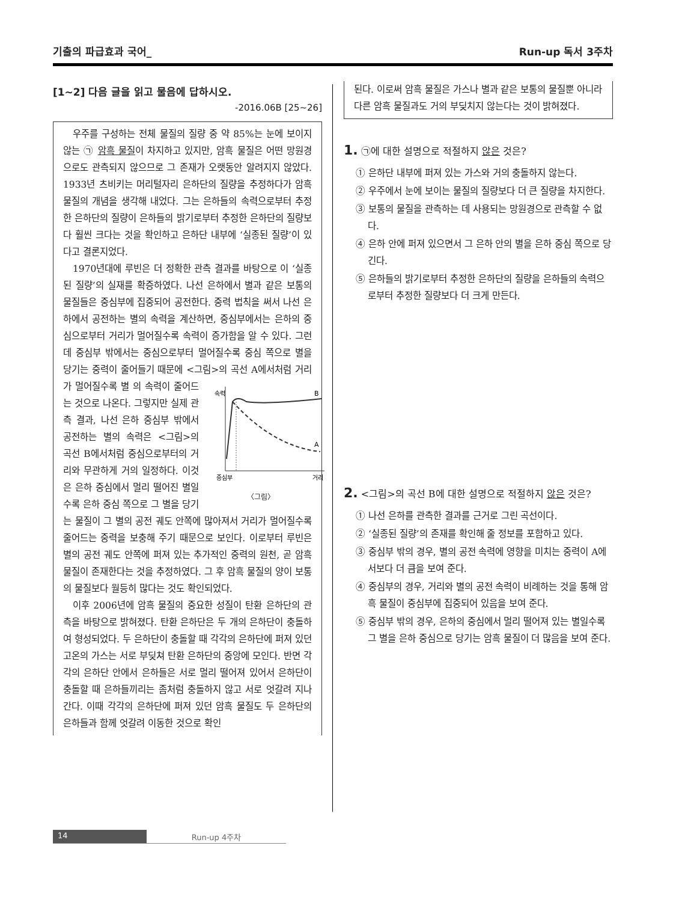기출의 파급효과 국어_ Run-up 독서 3주차
[1~2] 다음 글을 읽고 물음에 답하시오.
-2016.06B [25~26]
우주를 구성하는 전체 물질의 질량 중 약 85%는 눈에 보이지 않는 ㉠ 암흑 물질이 차지하고 있지만, 암흑 물질은 어떤 망원경으로도 관측되지 않으므로 그 존재가 오랫동안 알려지지 않았다. 1933년 츠비키는 머리털자리 은하단의 질량을 추정하다가 암흑 물질의 개념을 생각해 내었다. 그는 은하들의 속력으로부터 추정한 은하단의 질량이 은하들의 밝기로부터 추정한 은하단의 질량보다 훨씬 크다는 것을 확인하고 은하단 내부에 ‘실종된 질량’이 있다고 결론지었다.
1970년대에 루빈은 더 정확한 관측 결과를 바탕으로 이 ‘실종된 질량’의 실재를 확증하였다. 나선 은하에서 별과 같은 보통의 물질들은 중심부에 집중되어 공전한다. 중력 법칙을 써서 나선 은하에서 공전하는 별의 속력을 계산하면, 중심부에서는 은하의 중심으로부터 거리가 멀어질수록 속력이 증가함을 알 수 있다. 그런데 중심부 밖에서는 중심으로부터 멀어질수록 중심 쪽으로 별을 당기는 중력이 줄어들기 때문에 <그림>의 곡선 A에서처럼 거리가 멀어질수록 별
속력
B
A
중심부
거리
〈그림〉 의 속력이 줄어드는 것으로 나온다. 그렇지만 실제 관측 결과, 나선 은하 중심부 밖에서 공전하는 별의 속력은 <그림>의 곡선 B에서처럼 중심으로부터의 거리와 무관하게 거의 일정하다. 이것은 은하 중심에서 멀리 떨어진 별일수록 은하 중심 쪽으로 그 별을 당기는 물질이 그 별의 공전 궤도 안쪽에 많아져서 거리가 멀어질수록 줄어드는 중력을 보충해 주기 때문으로 보인다. 이로부터 루빈은 별의 공전 궤도 안쪽에 퍼져 있는 추가적인 중력의 원천, 곧 암흑 물질이 존재한다는 것을 추정하였다. 그 후 암흑 물질의 양이 보통의 물질보다 월등히 많다는 것도 확인되었다.
이후 2006년에 암흑 물질의 중요한 성질이 탄환 은하단의 관측을 바탕으로 밝혀졌다. 탄환 은하단은 두 개의 은하단이 충돌하여 형성되었다. 두 은하단이 충돌할 때 각각의 은하단에 퍼져 있던 고온의 가스는 서로 부딪쳐 탄환 은하단의 중앙에 모인다. 반면 각각의 은하단 안에서 은하들은 서로 멀리 떨어져 있어서 은하단이 충돌할 때 은하들끼리는 좀처럼 충돌하지 않고 서로 엇갈려 지나간다. 이때 각각의 은하단에 퍼져 있던 암흑 물질도 두 은하단의 은하들과 함께 엇갈려 이동한 것으로 확인
된다. 이로써 암흑 물질은 가스나 별과 같은 보통의 물질뿐 아니라 다른 암흑 물질과도 거의 부딪치지 않는다는 것이 밝혀졌다.
1. ㉠에 대한 설명으로 적절하지 않은 것은?
① 은하단 내부에 퍼져 있는 가스와 거의 충돌하지 않는다.
② 우주에서 눈에 보이는 물질의 질량보다 더 큰 질량을 차지한다.
③ 보통의 물질을 관측하는 데 사용되는 망원경으로 관측할 수 없다.
④ 은하 안에 퍼져 있으면서 그 은하 안의 별을 은하 중심 쪽으로 당긴다.
⑤ 은하들의 밝기로부터 추정한 은하단의 질량을 은하들의 속력으로부터 추정한 질량보다 더 크게 만든다.
2. <그림>의 곡선 B에 대한 설명으로 적절하지 않은 것은?
① 나선 은하를 관측한 결과를 근거로 그린 곡선이다.
② ‘실종된 질량’의 존재를 확인해 줄 정보를 포함하고 있다.
③ 중심부 밖의 경우, 별의 공전 속력에 영향을 미치는 중력이 A에서보다 더 큼을 보여 준다.
④ 중심부의 경우, 거리와 별의 공전 속력이 비례하는 것을 통해 암흑 물질이 중심부에 집중되어 있음을 보여 준다.
⑤ 중심부 밖의 경우, 은하의 중심에서 멀리 떨어져 있는 별일수록 그 별을 은하 중심으로 당기는 암흑 물질이 더 많음을 보여 준다.
14 Run-up 4주차